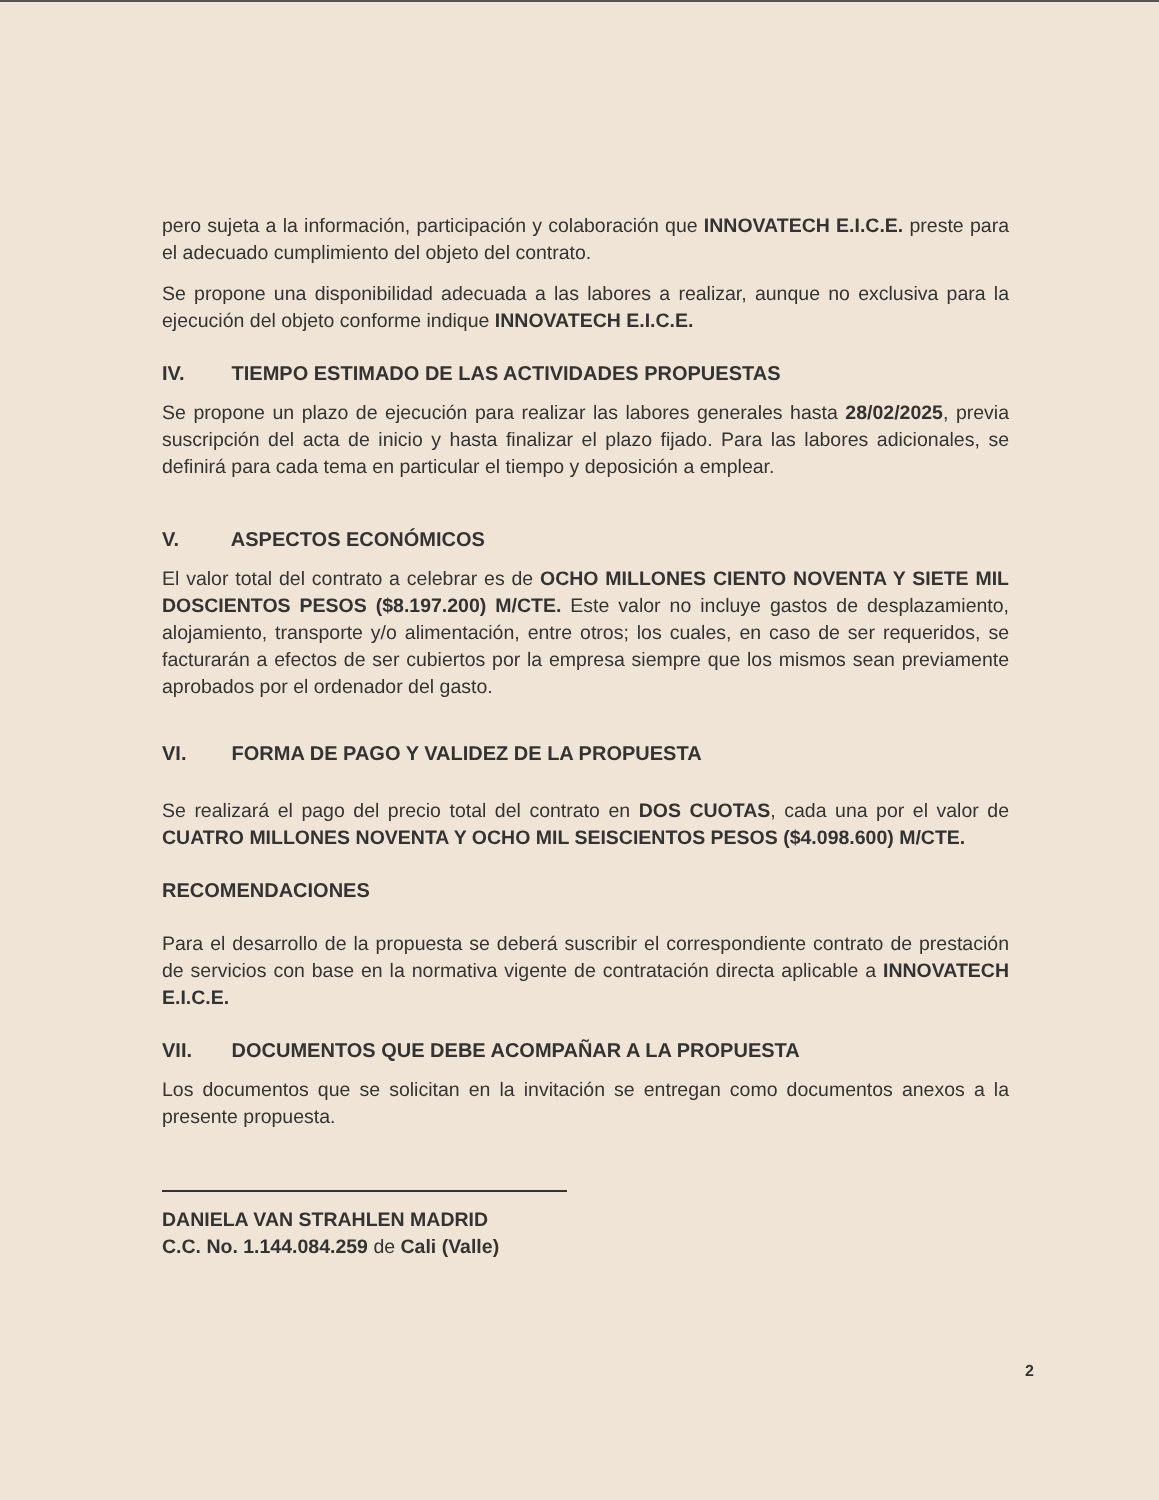pero sujeta a la información, participación y colaboración que INNOVATECH E.I.C.E. preste para el adecuado cumplimiento del objeto del contrato.
Se propone una disponibilidad adecuada a las labores a realizar, aunque no exclusiva para la ejecución del objeto conforme indique INNOVATECH E.I.C.E.
IV. TIEMPO ESTIMADO DE LAS ACTIVIDADES PROPUESTAS
Se propone un plazo de ejecución para realizar las labores generales hasta 28/02/2025, previa suscripción del acta de inicio y hasta finalizar el plazo fijado. Para las labores adicionales, se definirá para cada tema en particular el tiempo y deposición a emplear.
V. ASPECTOS ECONÓMICOS
El valor total del contrato a celebrar es de OCHO MILLONES CIENTO NOVENTA Y SIETE MIL DOSCIENTOS PESOS ($8.197.200) M/CTE. Este valor no incluye gastos de desplazamiento, alojamiento, transporte y/o alimentación, entre otros; los cuales, en caso de ser requeridos, se facturarán a efectos de ser cubiertos por la empresa siempre que los mismos sean previamente aprobados por el ordenador del gasto.
VI. FORMA DE PAGO Y VALIDEZ DE LA PROPUESTA
Se realizará el pago del precio total del contrato en DOS CUOTAS, cada una por el valor de CUATRO MILLONES NOVENTA Y OCHO MIL SEISCIENTOS PESOS ($4.098.600) M/CTE.
RECOMENDACIONES
Para el desarrollo de la propuesta se deberá suscribir el correspondiente contrato de prestación de servicios con base en la normativa vigente de contratación directa aplicable a INNOVATECH E.I.C.E.
VII. DOCUMENTOS QUE DEBE ACOMPAÑAR A LA PROPUESTA
Los documentos que se solicitan en la invitación se entregan como documentos anexos a la presente propuesta.
DANIELA VAN STRAHLEN MADRID
C.C. No. 1.144.084.259 de Cali (Valle)
2